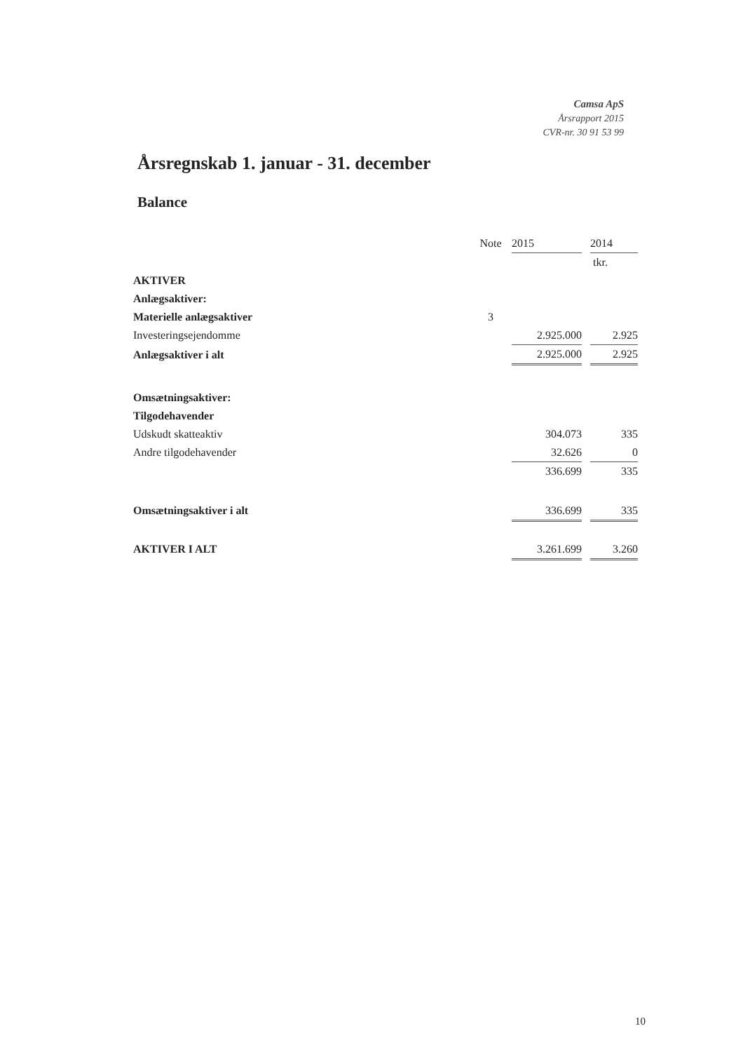Camsa ApS
Årsrapport 2015
CVR-nr. 30 91 53 99
Årsregnskab 1. januar - 31. december
Balance
| | Note | 2015 | | 2014 |
| --- | --- | --- | --- | --- |
| | | | | tkr. |
| AKTIVER | | | | |
| Anlægsaktiver: | | | | |
| Materielle anlægsaktiver | 3 | | | |
| Investeringsejendomme | | 2.925.000 | | 2.925 |
| Anlægsaktiver i alt | | 2.925.000 | | 2.925 |
| Omsætningsaktiver: | | | | |
| Tilgodehavender | | | | |
| Udskudt skatteaktiv | | 304.073 | | 335 |
| Andre tilgodehavender | | 32.626 | | 0 |
| | | 336.699 | | 335 |
| Omsætningsaktiver i alt | | 336.699 | | 335 |
| AKTIVER I ALT | | 3.261.699 | | 3.260 |
10